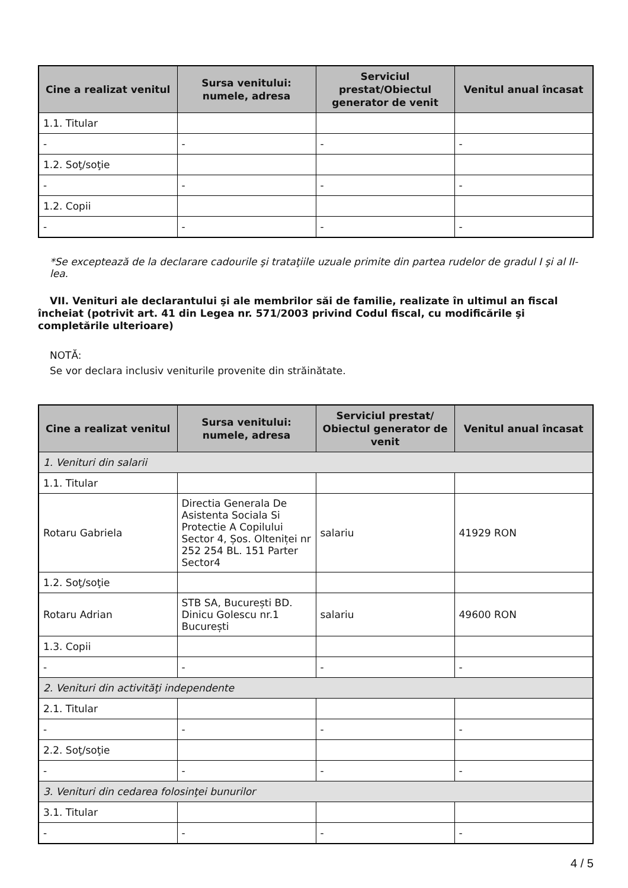| Cine a realizat venitul | Sursa venitului: numele, adresa | Serviciul prestat/Obiectul generator de venit | Venitul anual încasat |
| --- | --- | --- | --- |
| 1.1. Titular | | | |
| - | - | - | - |
| 1.2. Soţ/soţie | | | |
| - | - | - | - |
| 1.2. Copii | | | |
| - | - | - | - |
*Se exceptează de la declarare cadourile şi trataţiile uzuale primite din partea rudelor de gradul I şi al II-lea.
VII. Venituri ale declarantului şi ale membrilor săi de familie, realizate în ultimul an fiscal încheiat (potrivit art. 41 din Legea nr. 571/2003 privind Codul fiscal, cu modificările şi completările ulterioare)
NOTĂ:
Se vor declara inclusiv veniturile provenite din străinătate.
| Cine a realizat venitul | Sursa venitului: numele, adresa | Serviciul prestat/ Obiectul generator de venit | Venitul anual încasat |
| --- | --- | --- | --- |
| 1. Venituri din salarii | | | |
| 1.1. Titular | | | |
| Rotaru Gabriela | Directia Generala De Asistenta Sociala Si Protectie A Copilului Sector 4, Șos. Olteniței nr 252 254 BL. 151 Parter Sector4 | salariu | 41929 RON |
| 1.2. Soţ/soţie | | | |
| Rotaru Adrian | STB SA, București BD. Dinicu Golescu nr.1 București | salariu | 49600 RON |
| 1.3. Copii | | | |
| - | - | - | - |
| 2. Venituri din activităţi independente | | | |
| 2.1. Titular | | | |
| - | - | - | - |
| 2.2. Soţ/soţie | | | |
| - | - | - | - |
| 3. Venituri din cedarea folosinţei bunurilor | | | |
| 3.1. Titular | | | |
| - | - | - | - |
4 / 5